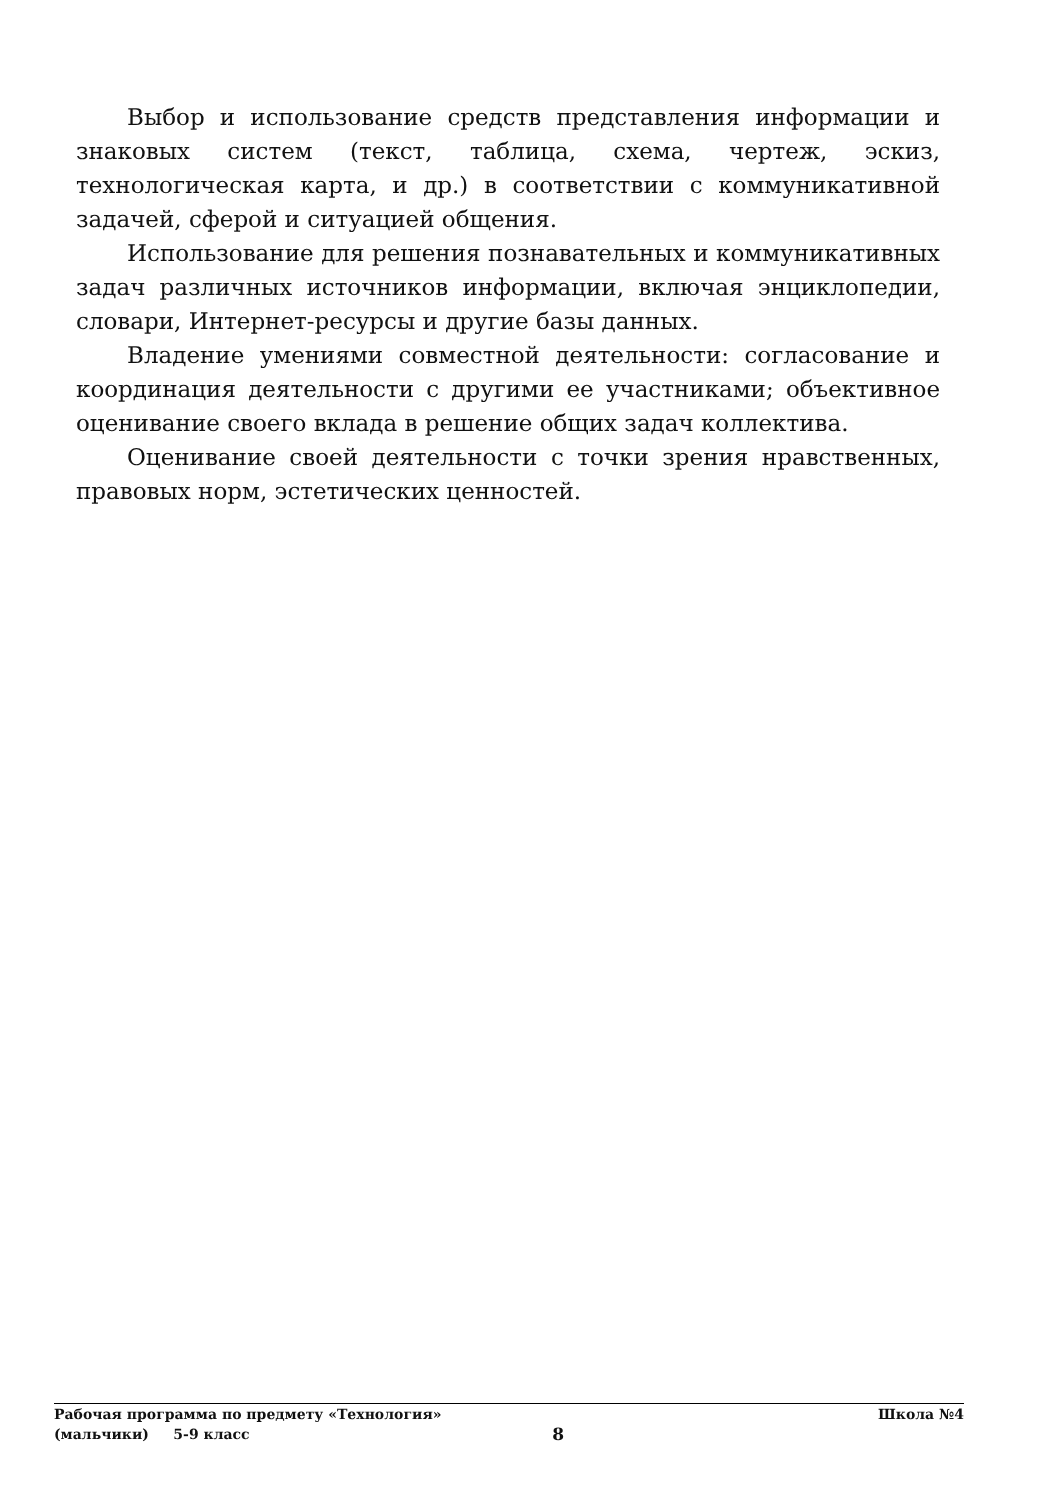Выбор и использование средств представления информации и знаковых систем (текст, таблица, схема, чертеж, эскиз, технологическая карта, и др.) в соответствии с коммуникативной задачей, сферой и ситуацией общения.
Использование для решения познавательных и коммуникативных задач различных источников информации, включая энциклопедии, словари, Интернет-ресурсы и другие базы данных.
Владение умениями совместной деятельности: согласование и координация деятельности с другими ее участниками; объективное оценивание своего вклада в решение общих задач коллектива.
Оценивание своей деятельности с точки зрения нравственных, правовых норм, эстетических ценностей.
Рабочая программа по предмету «Технология» Школа №4
(мальчики) 5-9 класс 8